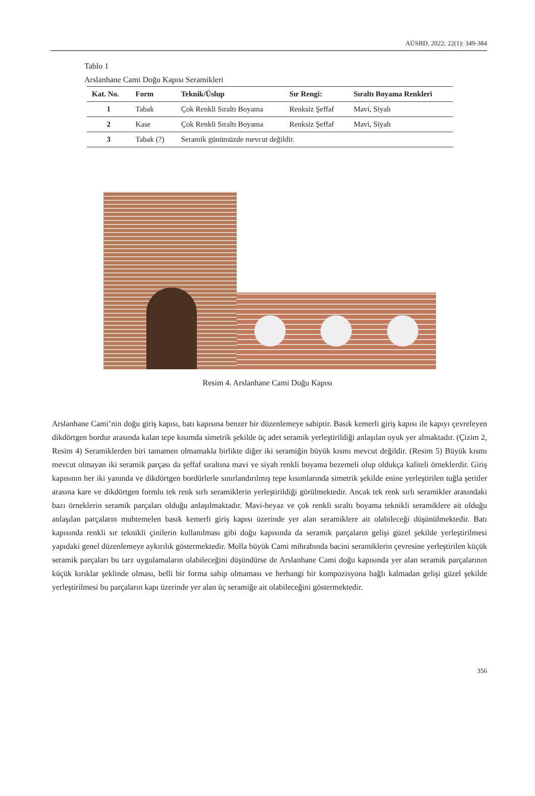AÜSBD, 2022; 22(1): 349-384
Tablo 1
Arslanhane Cami Doğu Kapısı Seramikleri
| Kat. No. | Form | Teknik/Üslup | Sır Rengi: | Sıraltı Boyama Renkleri |
| --- | --- | --- | --- | --- |
| 1 | Tabak | Çok Renkli Sıraltı Boyama | Renksiz Şeffaf | Mavi, Siyah |
| 2 | Kase | Çok Renkli Sıraltı Boyama | Renksiz Şeffaf | Mavi, Siyah |
| 3 | Tabak (?) | Seramik günümüzde mevcut değildir. | | |
Resim 4. Arslanhane Cami Doğu Kapısı
Arslanhane Cami’nin doğu giriş kapısı, batı kapısına benzer bir düzenlemeye sahiptir. Basık kemerli giriş kapısı ile kapıyı çevreleyen dikdörtgen bordur arasında kalan tepe kısımda simetrik şekilde üç adet seramik yerleştirildiği anlaşılan oyuk yer almaktadır. (Çizim 2, Resim 4) Seramiklerden biri tamamen olmamakla birlikte diğer iki seramiğin büyük kısmı mevcut değildir. (Resim 5) Büyük kısmı mevcut olmayan iki seramik parçası da şeffaf sıraltına mavi ve siyah renkli boyama bezemeli olup oldukça kaliteli örneklerdir. Giriş kapısının her iki yanında ve dikdörtgen bordürlerle sınırlandırılmış tepe kısımlarında simetrik şekilde enine yerleştirilen tuğla şeritler arasına kare ve dikdörtgen formlu tek renk sırlı seramiklerin yerleştirildiği görülmektedir. Ancak tek renk sırlı seramikler arasındaki bazı örneklerin seramik parçaları olduğu anlaşılmaktadır. Mavi-beyaz ve çok renkli sıraltı boyama teknikli seramiklere ait olduğu anlaşılan parçaların muhtemelen basık kemerli giriş kapısı üzerinde yer alan seramiklere ait olabileceği düşünülmektedir. Batı kapısında renkli sır teknikli çinilerin kullanılması gibi doğu kapısında da seramik parçaların gelişi güzel şekilde yerleştirilmesi yapıdaki genel düzenlemeye aykırılık göstermektedir. Molla büyük Cami mihrabında bacini seramiklerin çevresine yerleştirilen küçük seramik parçaları bu tarz uygulamaların olabileceğini düşündürse de Arslanhane Cami doğu kapısında yer alan seramik parçalarının küçük kırıklar şeklinde olması, belli bir forma sahip olmaması ve herhangi bir kompozisyona bağlı kalmadan gelişi güzel şekilde yerleştirilmesi bu parçaların kapı üzerinde yer alan üç seramiğe ait olabileceğini göstermektedir.
356